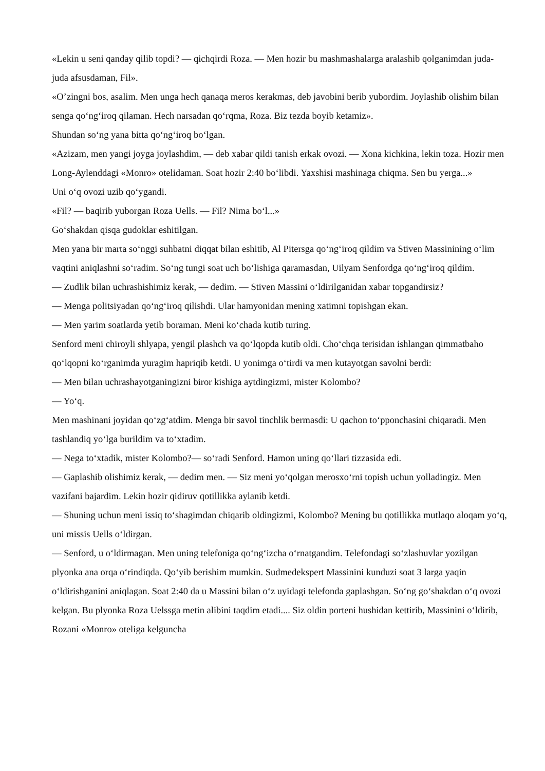«Lekin u seni qanday qilib topdi? — qichqirdi Roza. — Men hozir bu mashmashalarga aralashib qolganimdan juda-juda afsusdaman, Fil».
«O’zingni bos, asalim. Men unga hech qanaqa meros kerakmas, deb javobini berib yubordim. Joylashib olishim bilan senga qo‘ng‘iroq qilaman. Hech narsadan qo‘rqma, Roza. Biz tezda boyib ketamiz».
Shundan so‘ng yana bitta qo‘ng‘iroq bo‘lgan.
«Azizam, men yangi joyga joylashdim, — deb xabar qildi tanish erkak ovozi. — Xona kichkina, lekin toza. Hozir men Long-Aylenddagi «Monro» otelidaman. Soat hozir 2:40 bo‘libdi. Yaxshisi mashinaga chiqma. Sen bu yerga...»
Uni o‘q ovozi uzib qo‘ygandi.
«Fil? — baqirib yuborgan Roza Uells. — Fil? Nima bo‘l...»
Go‘shakdan qisqa gudoklar eshitilgan.
Men yana bir marta so‘nggi suhbatni diqqat bilan eshitib, Al Pitersga qo‘ng‘iroq qildim va Stiven Massinining o‘lim vaqtini aniqlashni so‘radim. So‘ng tungi soat uch bo‘lishiga qaramasdan, Uilyam Senfordga qo‘ng‘iroq qildim.
— Zudlik bilan uchrashishimiz kerak, — dedim. — Stiven Massini o‘ldirilganidan xabar topgandirsiz?
— Menga politsiyadan qo‘ng‘iroq qilishdi. Ular hamyonidan mening xatimni topishgan ekan.
— Men yarim soatlarda yetib boraman. Meni ko‘chada kutib turing.
Senford meni chiroyli shlyapa, yengil plashch va qo‘lqopda kutib oldi. Cho‘chqa terisidan ishlangan qimmatbaho qo‘lqopni ko‘rganimda yuragim hapriqib ketdi. U yonimga o‘tirdi va men kutayotgan savolni berdi:
— Men bilan uchrashayotganingizni biror kishiga aytdingizmi, mister Kolombo?
— Yo‘q.
Men mashinani joyidan qo‘zg‘atdim. Menga bir savol tinchlik bermasdi: U qachon to‘pponchasini chiqaradi. Men tashlandiq yo‘lga burildim va to‘xtadim.
— Nega to‘xtadik, mister Kolombo?— so‘radi Senford. Hamon uning qo‘llari tizzasida edi.
— Gaplashib olishimiz kerak, — dedim men. — Siz meni yo‘qolgan merosxo‘rni topish uchun yolladingiz. Men vazifani bajardim. Lekin hozir qidiruv qotillikka aylanib ketdi.
— Shuning uchun meni issiq to‘shagimdan chiqarib oldingizmi, Kolombo? Mening bu qotillikka mutlaqo aloqam yo‘q, uni missis Uells o‘ldirgan.
— Senford, u o‘ldirmagan. Men uning telefoniga qo‘ng‘izcha o‘rnatgandim. Telefondagi so‘zlashuvlar yozilgan plyonka ana orqa o‘rindiqda. Qo‘yib berishim mumkin. Sudmedekspert Massinini kunduzi soat 3 larga yaqin o‘ldirishganini aniqlagan. Soat 2:40 da u Massini bilan o‘z uyidagi telefonda gaplashgan. So‘ng go‘shakdan o‘q ovozi kelgan. Bu plyonka Roza Uelssga metin alibini taqdim etadi.... Siz oldin porteni hushidan kettirib, Massinini o‘ldirib, Rozani «Monro» oteliga kelguncha